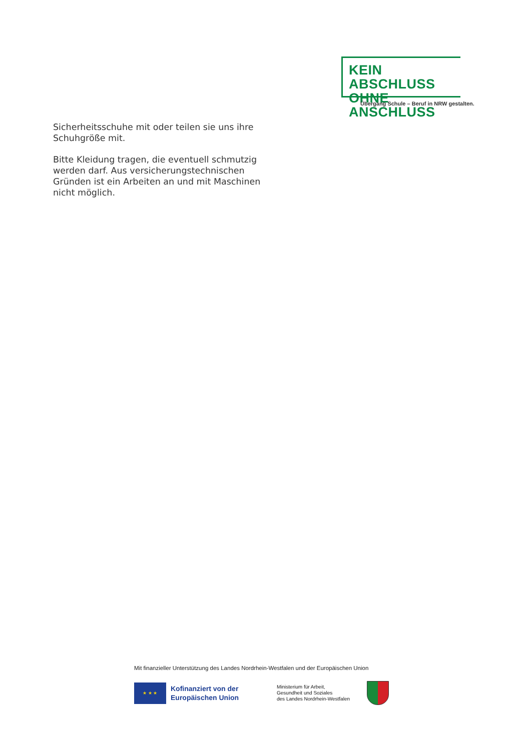KEIN ABSCHLUSS
OHNE ANSCHLUSS
Übergang Schule – Beruf in NRW gestalten.
Sicherheitsschuhe mit oder teilen sie uns ihre Schuhgröße mit.
Bitte Kleidung tragen, die eventuell schmutzig werden darf. Aus versicherungstechnischen Gründen ist ein Arbeiten an und mit Maschinen nicht möglich.
Mit finanzieller Unterstützung des Landes Nordrhein-Westfalen und der Europäischen Union
★ ★ ★
Kofinanziert von der Europäischen Union
Ministerium für Arbeit,
Gesundheit und Soziales
des Landes Nordrhein-Westfalen